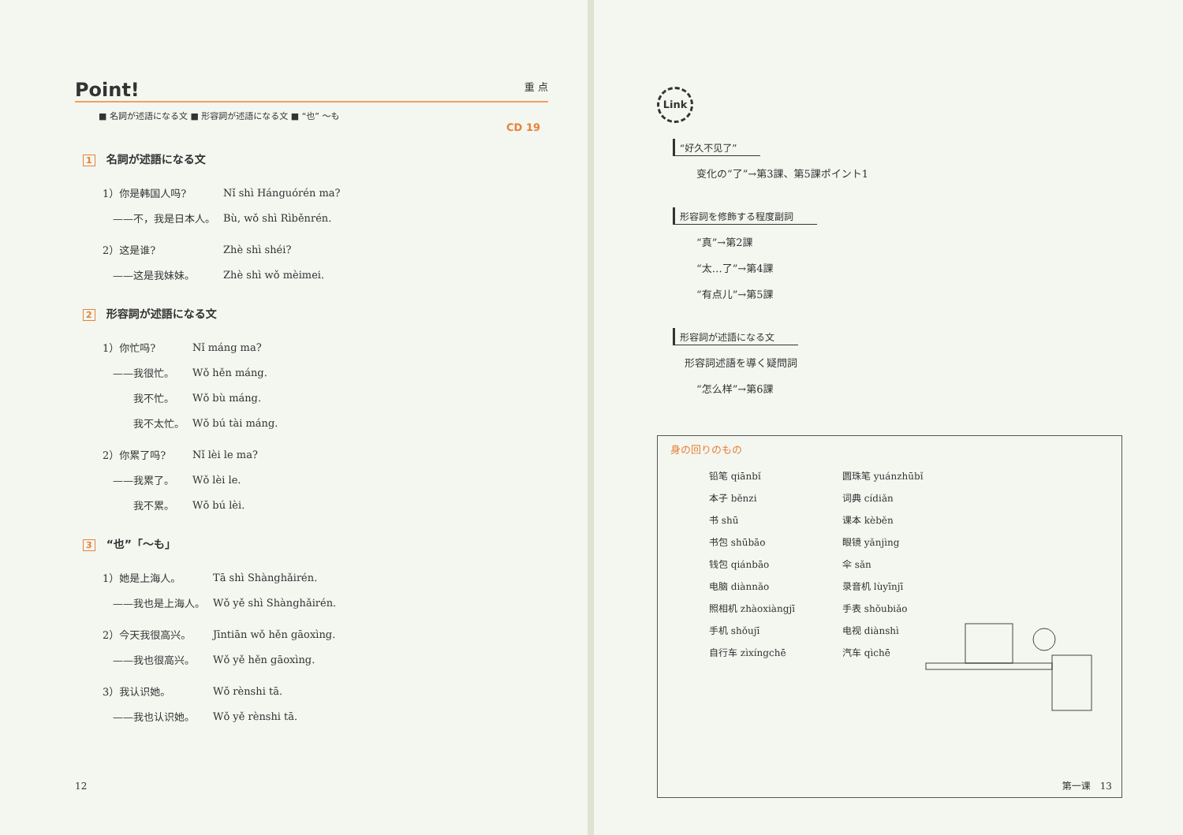Point! 重 点
■ 名詞が述語になる文 ■ 形容詞が述語になる文 ■ “也” ～も
CD 19
1 名詞が述語になる文
| 1）你是韩国人吗? | Nǐ shì Hánguórén ma? |
| ——不，我是日本人。 | Bù, wǒ shì Rìběnrén. |
| 2）这是谁? | Zhè shì shéi? |
| ——这是我妹妹。 | Zhè shì wǒ mèimei. |
2 形容詞が述語になる文
| 1）你忙吗? | Nǐ máng ma? |
| ——我很忙。 | Wǒ hěn máng. |
| 我不忙。 | Wǒ bù máng. |
| 我不太忙。 | Wǒ bú tài máng. |
| 2）你累了吗? | Nǐ lèi le ma? |
| ——我累了。 | Wǒ lèi le. |
| 我不累。 | Wǒ bú lèi. |
3 “也”「～も」
| 1）她是上海人。 | Tā shì Shànghǎirén. |
| ——我也是上海人。 | Wǒ yě shì Shànghǎirén. |
| 2）今天我很高兴。 | Jīntiān wǒ hěn gāoxìng. |
| ——我也很高兴。 | Wǒ yě hěn gāoxìng. |
| 3）我认识她。 | Wǒ rènshi tā. |
| ——我也认识她。 | Wǒ yě rènshi tā. |
12
Link
“好久不见了”
变化の“了”→第3課、第5課ポイント1
形容詞を修飾する程度副詞
“真”→第2課
“太…了”→第4課
“有点儿”→第5課
形容詞が述語になる文
形容詞述語を導く疑問詞
“怎么样”→第6課
身の回りのもの
| 铅笔 qiānbǐ | 圆珠笔 yuánzhūbǐ |
| 本子 běnzi | 词典 cídiǎn |
| 书 shū | 课本 kèběn |
| 书包 shūbāo | 眼镜 yǎnjìng |
| 钱包 qiánbāo | 伞 sǎn |
| 电脑 diànnǎo | 录音机 lùyīnjī |
| 照相机 zhàoxiàngjī | 手表 shǒubiǎo |
| 手机 shǒujī | 电视 diànshì |
| 自行车 zìxíngchē | 汽车 qìchē |
第一课　13